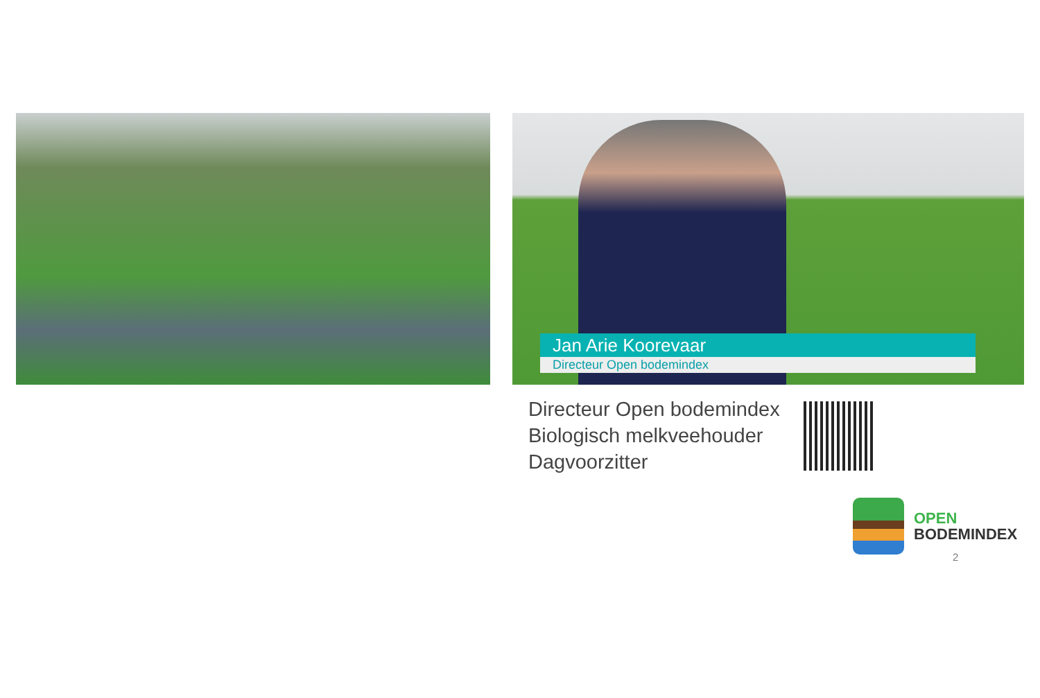Jan Arie Koorevaar
Directeur Open bodemindex
Directeur Open bodemindex
Biologisch melkveehouder
Dagvoorzitter
OPEN
BODEMINDEX
2